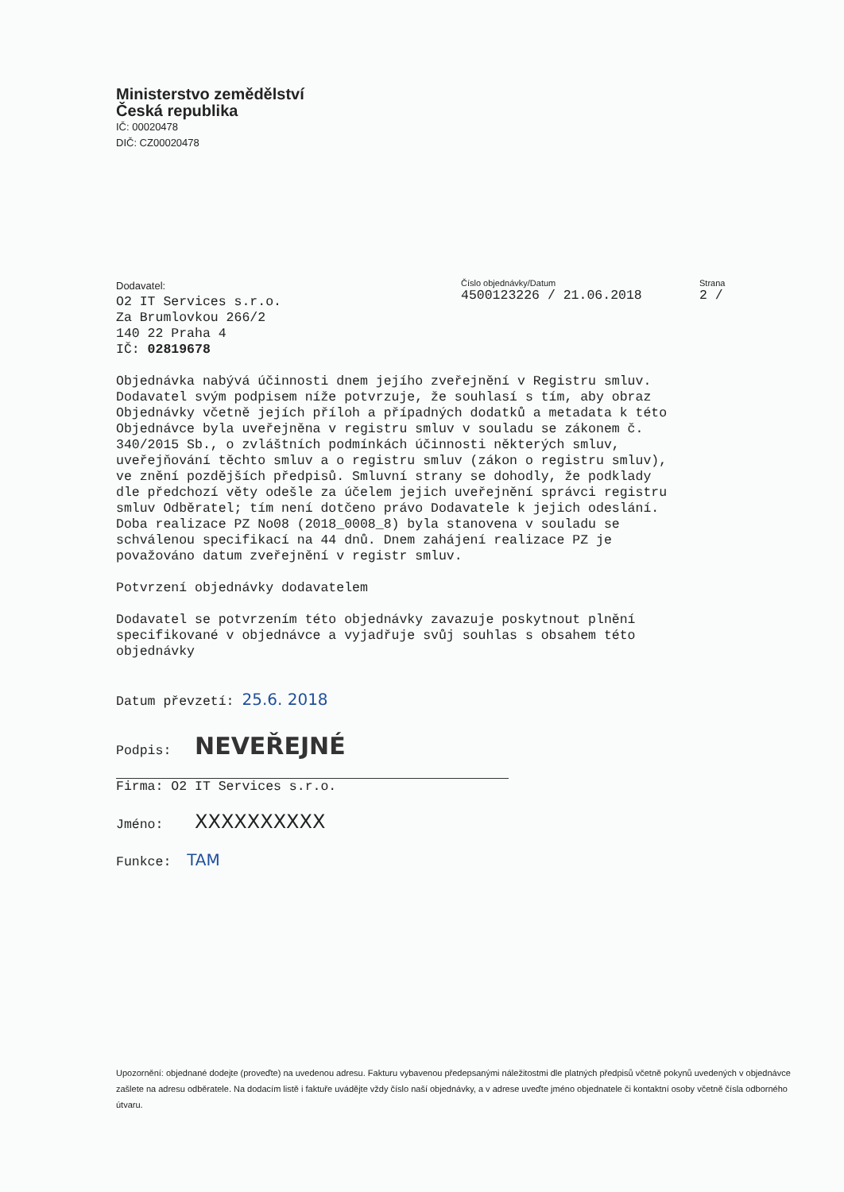Ministerstvo zemědělství
Česká republika
IČ: 00020478
DIČ: CZ00020478
Dodavatel:
O2 IT Services s.r.o. Za Brumlovkou 266/2 140 22 Praha 4 IČ: 02819678
Číslo objednávky/Datum
4500123226 / 21.06.2018
Strana
2 /
Objednávka nabývá účinnosti dnem jejího zveřejnění v Registru smluv. Dodavatel svým podpisem níže potvrzuje, že souhlasí s tím, aby obraz Objednávky včetně jejích příloh a případných dodatků a metadata k této Objednávce byla uveřejněna v registru smluv v souladu se zákonem č. 340/2015 Sb., o zvláštních podmínkách účinnosti některých smluv, uveřejňování těchto smluv a o registru smluv (zákon o registru smluv), ve znění pozdějších předpisů. Smluvní strany se dohodly, že podklady dle předchozí věty odešle za účelem jejich uveřejnění správci registru smluv Odběratel; tím není dotčeno právo Dodavatele k jejich odeslání. Doba realizace PZ No08 (2018_0008_8) byla stanovena v souladu se schválenou specifikací na 44 dnů. Dnem zahájení realizace PZ je považováno datum zveřejnění v registr smluv. Potvrzení objednávky dodavatelem Dodavatel se potvrzením této objednávky zavazuje poskytnout plnění specifikované v objednávce a vyjadřuje svůj souhlas s obsahem této objednávky
Datum převzetí: 25.6. 2018
Podpis: NEVEŘEJNÉ
Firma: O2 IT Services s.r.o.
Jméno: XXXXXXXXXX
Funkce: TAM
Upozornění: objednané dodejte (proveďte) na uvedenou adresu. Fakturu vybavenou předepsanými náležitostmi dle platných předpisů včetně pokynů uvedených v objednávce zašlete na adresu odběratele. Na dodacím listě i faktuře uvádějte vždy číslo naší objednávky, a v adrese uveďte jméno objednatele či kontaktní osoby včetně čísla odborného útvaru.